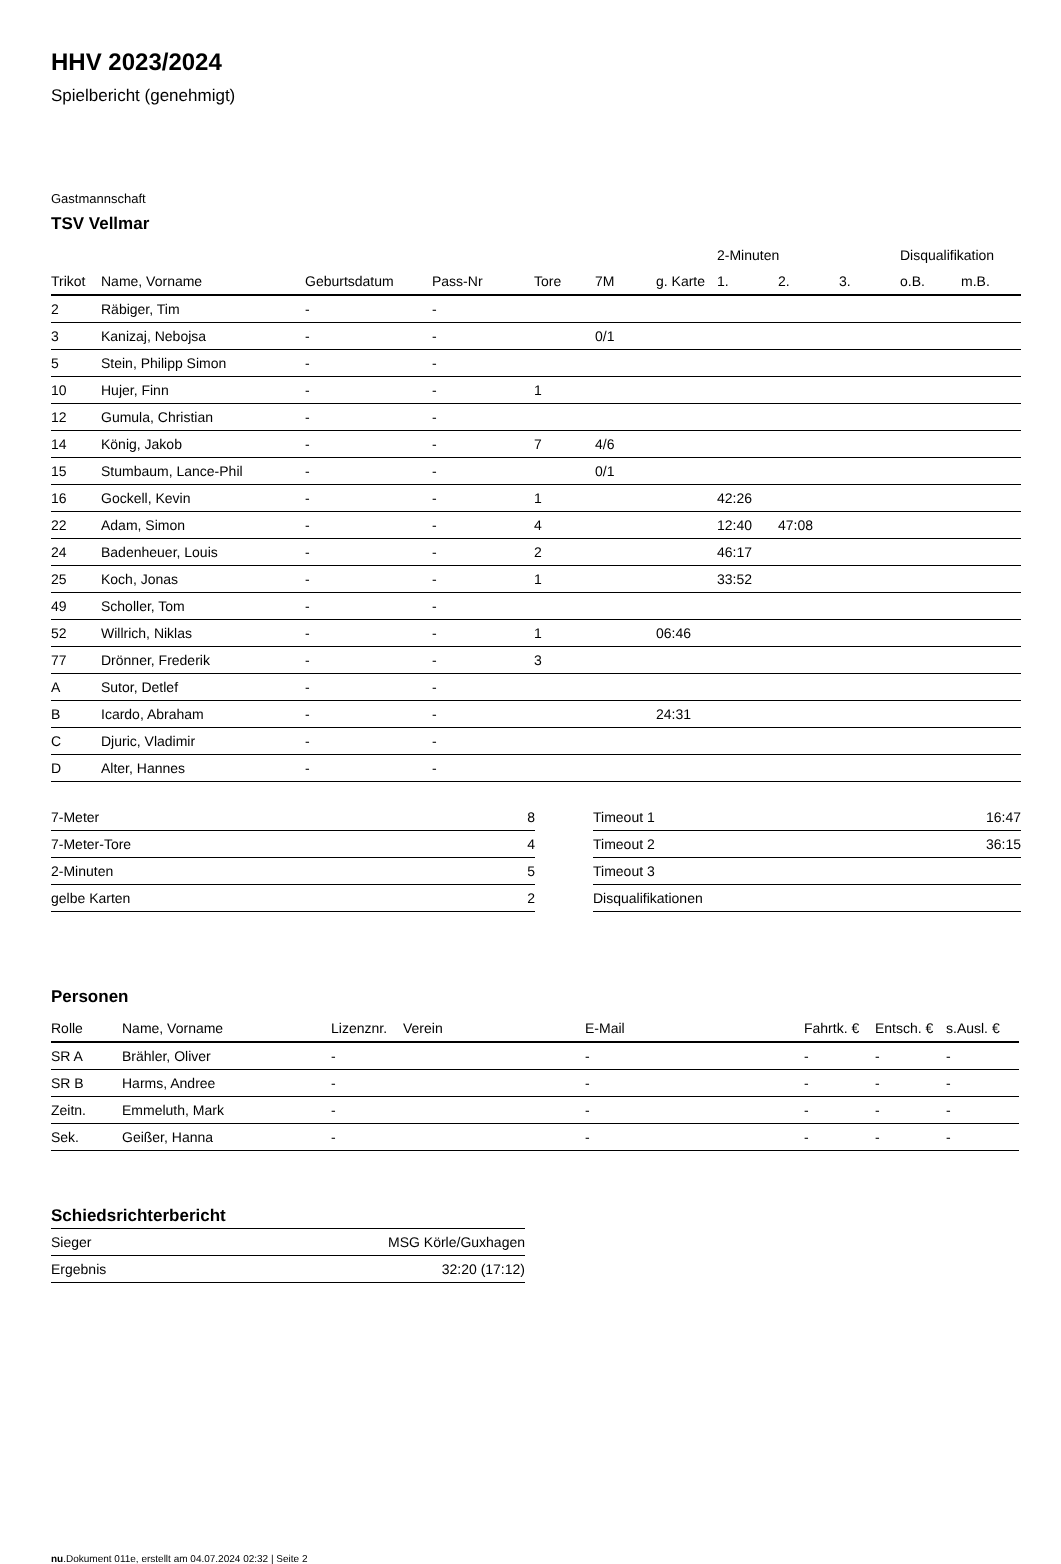HHV 2023/2024
Spielbericht (genehmigt)
Gastmannschaft
TSV Vellmar
| | | | | | | | 2-Minuten | | | Disqualifikation | |
| --- | --- | --- | --- | --- | --- | --- | --- | --- | --- | --- | --- |
| Trikot | Name, Vorname | Geburtsdatum | Pass-Nr | Tore | 7M | g. Karte | 1. | 2. | 3. | o.B. | m.B. |
| 2 | Räbiger, Tim | - | - | | | | | | | | |
| 3 | Kanizaj, Nebojsa | - | - | | 0/1 | | | | | | |
| 5 | Stein, Philipp Simon | - | - | | | | | | | | |
| 10 | Hujer, Finn | - | - | 1 | | | | | | | |
| 12 | Gumula, Christian | - | - | | | | | | | | |
| 14 | König, Jakob | - | - | 7 | 4/6 | | | | | | |
| 15 | Stumbaum, Lance-Phil | - | - | | 0/1 | | | | | | |
| 16 | Gockell, Kevin | - | - | 1 | | | 42:26 | | | | |
| 22 | Adam, Simon | - | - | 4 | | | 12:40 | 47:08 | | | |
| 24 | Badenheuer, Louis | - | - | 2 | | | 46:17 | | | | |
| 25 | Koch, Jonas | - | - | 1 | | | 33:52 | | | | |
| 49 | Scholler, Tom | - | - | | | | | | | | |
| 52 | Willrich, Niklas | - | - | 1 | | 06:46 | | | | | |
| 77 | Drönner, Frederik | - | - | 3 | | | | | | | |
| A | Sutor, Detlef | - | - | | | | | | | | |
| B | Icardo, Abraham | - | - | | | 24:31 | | | | | |
| C | Djuric, Vladimir | - | - | | | | | | | | |
| D | Alter, Hannes | - | - | | | | | | | | |
| 7-Meter | 8 |
| 7-Meter-Tore | 4 |
| 2-Minuten | 5 |
| gelbe Karten | 2 |
| Timeout 1 | 16:47 |
| Timeout 2 | 36:15 |
| Timeout 3 | |
| Disqualifikationen | |
Personen
| Rolle | Name, Vorname | Lizenznr. | Verein | E-Mail | Fahrtk. € | Entsch. € | s.Ausl. € |
| --- | --- | --- | --- | --- | --- | --- | --- |
| SR A | Brähler, Oliver | - | | - | - | - | - |
| SR B | Harms, Andree | - | | - | - | - | - |
| Zeitn. | Emmeluth, Mark | - | | - | - | - | - |
| Sek. | Geißer, Hanna | - | | - | - | - | - |
Schiedsrichterbericht
| Sieger | MSG Körle/Guxhagen |
| Ergebnis | 32:20 (17:12) |
nu.Dokument 011e, erstellt am 04.07.2024 02:32 | Seite 2